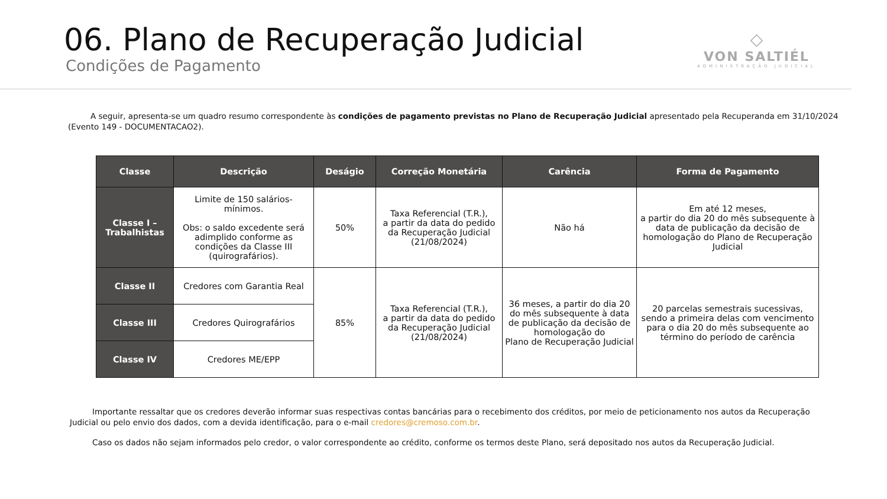06. Plano de Recuperação Judicial
Condições de Pagamento
◇
VON SALTIÉL
ADMINISTRAÇÃO JUDICIAL
A seguir, apresenta-se um quadro resumo correspondente às condições de pagamento previstas no Plano de Recuperação Judicial apresentado pela Recuperanda em 31/10/2024 (Evento 149 - DOCUMENTACAO2).
| Classe | Descrição | Deságio | Correção Monetária | Carência | Forma de Pagamento |
| --- | --- | --- | --- | --- | --- |
| Classe I – Trabalhistas | Limite de 150 salários-mínimos. Obs: o saldo excedente será adimplido conforme as condições da Classe III (quirografários). | 50% | Taxa Referencial (T.R.), a partir da data do pedido da Recuperação Judicial (21/08/2024) | Não há | Em até 12 meses, a partir do dia 20 do mês subsequente à data de publicação da decisão de homologação do Plano de Recuperação Judicial |
| Classe II | Credores com Garantia Real | 85% | Taxa Referencial (T.R.), a partir da data do pedido da Recuperação Judicial (21/08/2024) | 36 meses, a partir do dia 20 do mês subsequente à data de publicação da decisão de homologação do Plano de Recuperação Judicial | 20 parcelas semestrais sucessivas, sendo a primeira delas com vencimento para o dia 20 do mês subsequente ao término do período de carência |
| Classe III | Credores Quirografários | | | | |
| Classe IV | Credores ME/EPP | | | | |
Importante ressaltar que os credores deverão informar suas respectivas contas bancárias para o recebimento dos créditos, por meio de peticionamento nos autos da Recuperação Judicial ou pelo envio dos dados, com a devida identificação, para o e-mail credores@cremoso.com.br.
Caso os dados não sejam informados pelo credor, o valor correspondente ao crédito, conforme os termos deste Plano, será depositado nos autos da Recuperação Judicial.